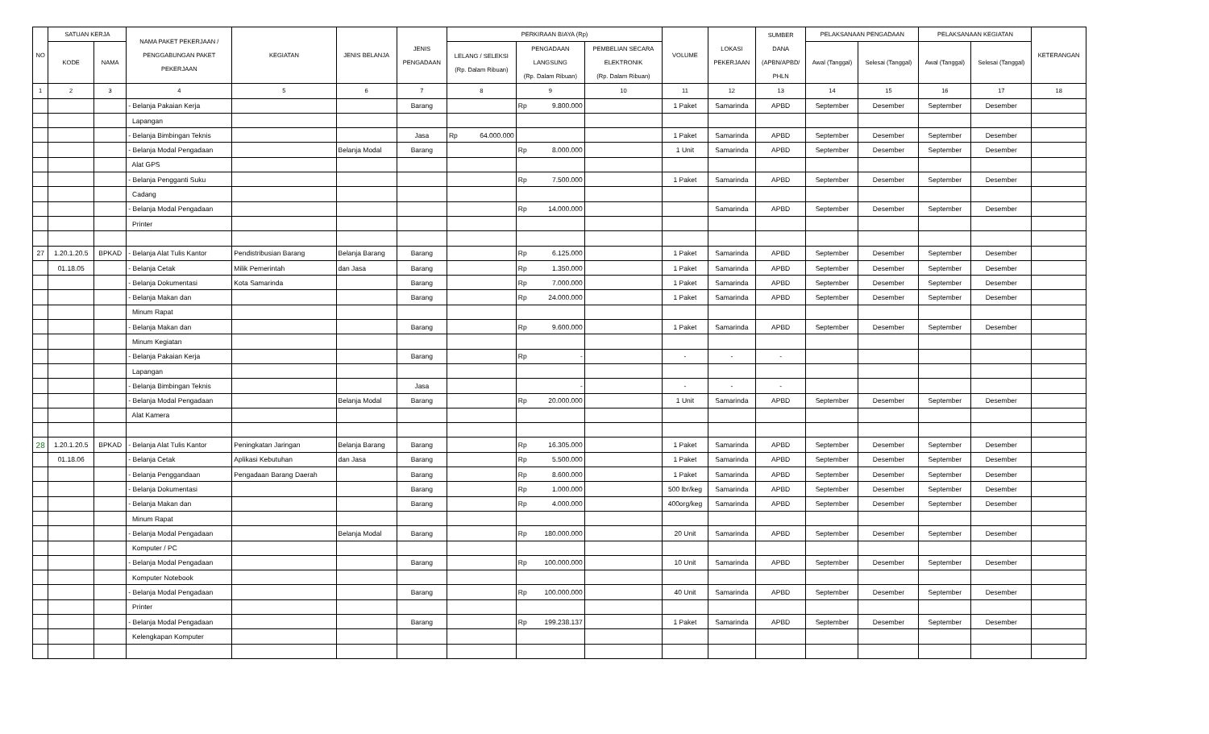| NO | SATUAN KERJA | | NAMA PAKET PEKERJAAN / PENGGABUNGAN PAKET PEKERJAAN | KEGIATAN | JENIS BELANJA | JENIS PENGADAAN | PERKIRAAN BIAYA (Rp) | | | VOLUME | LOKASI PEKERJAAN | SUMBER DANA (APBN/APBD/ PHLN | PELAKSANAAN PENGADAAN | | PELAKSANAAN KEGIATAN | | KETERANGAN |
| --- | --- | --- | --- | --- | --- | --- | --- | --- | --- | --- | --- | --- | --- | --- | --- | --- | --- |
| | KODE | NAMA | | | | | LELANG / SELEKSI (Rp. Dalam Ribuan) | PENGADAAN LANGSUNG (Rp. Dalam Ribuan) | PEMBELIAN SECARA ELEKTRONIK (Rp. Dalam Ribuan) | | | | Awal (Tanggal) | Selesai (Tanggal) | Awal (Tanggal) | Selesai (Tanggal) | |
| 1 | 2 | 3 | 4 | 5 | 6 | 7 | 8 | 9 | 10 | 11 | 12 | 13 | 14 | 15 | 16 | 17 | 18 |
| | | | - Belanja Pakaian Kerja | | | Barang | | Rp 9.800.000 | | 1 Paket | Samarinda | APBD | September | Desember | September | Desember | |
| | | | Lapangan | | | | | | | | | | | | | | |
| | | | - Belanja Bimbingan Teknis | | | Jasa | Rp 64.000.000 | | | 1 Paket | Samarinda | APBD | September | Desember | September | Desember | |
| | | | - Belanja Modal Pengadaan | | Belanja Modal | Barang | | Rp 8.000.000 | | 1 Unit | Samarinda | APBD | September | Desember | September | Desember | |
| | | | Alat GPS | | | | | | | | | | | | | | |
| | | | - Belanja Pengganti Suku | | | | | Rp 7.500.000 | | 1 Paket | Samarinda | APBD | September | Desember | September | Desember | |
| | | | Cadang | | | | | | | | | | | | | | |
| | | | - Belanja Modal Pengadaan | | | | | Rp 14.000.000 | | | Samarinda | APBD | September | Desember | September | Desember | |
| | | | Printer | | | | | | | | | | | | | | |
| 27 | 1.20.1.20.5 | BPKAD | - Belanja Alat Tulis Kantor | Pendistribusian Barang | Belanja Barang | Barang | | Rp 6.125.000 | | 1 Paket | Samarinda | APBD | September | Desember | September | Desember | |
| | 01.18.05 | | - Belanja Cetak | Milik Pemerintah | dan Jasa | Barang | | Rp 1.350.000 | | 1 Paket | Samarinda | APBD | September | Desember | September | Desember | |
| | | | - Belanja Dokumentasi | Kota Samarinda | | Barang | | Rp 7.000.000 | | 1 Paket | Samarinda | APBD | September | Desember | September | Desember | |
| | | | - Belanja Makan dan | | | Barang | | Rp 24.000.000 | | 1 Paket | Samarinda | APBD | September | Desember | September | Desember | |
| | | | Minum Rapat | | | | | | | | | | | | | | |
| | | | - Belanja Makan dan | | | Barang | | Rp 9.600.000 | | 1 Paket | Samarinda | APBD | September | Desember | September | Desember | |
| | | | Minum Kegiatan | | | | | | | | | | | | | | |
| | | | - Belanja Pakaian Kerja | | | Barang | | Rp - | | - | - | - | | | | | |
| | | | Lapangan | | | | | | | | | | | | | | |
| | | | - Belanja Bimbingan Teknis | | | Jasa | | - | | - | - | - | | | | | |
| | | | - Belanja Modal Pengadaan | | Belanja Modal | Barang | | Rp 20.000.000 | | 1 Unit | Samarinda | APBD | September | Desember | September | Desember | |
| | | | Alat Kamera | | | | | | | | | | | | | | |
| 28 | 1.20.1.20.5 | BPKAD | - Belanja Alat Tulis Kantor | Peningkatan Jaringan | Belanja Barang | Barang | | Rp 16.305.000 | | 1 Paket | Samarinda | APBD | September | Desember | September | Desember | |
| | 01.18.06 | | - Belanja Cetak | Aplikasi Kebutuhan | dan Jasa | Barang | | Rp 5.500.000 | | 1 Paket | Samarinda | APBD | September | Desember | September | Desember | |
| | | | - Belanja Penggandaan | Pengadaan Barang Daerah | | Barang | | Rp 8.600.000 | | 1 Paket | Samarinda | APBD | September | Desember | September | Desember | |
| | | | - Belanja Dokumentasi | | | Barang | | Rp 1.000.000 | | 500 lbr/keg | Samarinda | APBD | September | Desember | September | Desember | |
| | | | - Belanja Makan dan | | | Barang | | Rp 4.000.000 | | 400org/keg | Samarinda | APBD | September | Desember | September | Desember | |
| | | | Minum Rapat | | | | | | | | | | | | | | |
| | | | - Belanja Modal Pengadaan | | Belanja Modal | Barang | | Rp 180.000.000 | | 20 Unit | Samarinda | APBD | September | Desember | September | Desember | |
| | | | Komputer / PC | | | | | | | | | | | | | | |
| | | | - Belanja Modal Pengadaan | | | Barang | | Rp 100.000.000 | | 10 Unit | Samarinda | APBD | September | Desember | September | Desember | |
| | | | Komputer Notebook | | | | | | | | | | | | | | |
| | | | - Belanja Modal Pengadaan | | | Barang | | Rp 100.000.000 | | 40 Unit | Samarinda | APBD | September | Desember | September | Desember | |
| | | | Printer | | | | | | | | | | | | | | |
| | | | - Belanja Modal Pengadaan | | | Barang | | Rp 199.238.137 | | 1 Paket | Samarinda | APBD | September | Desember | September | Desember | |
| | | | Kelengkapan Komputer | | | | | | | | | | | | | | |